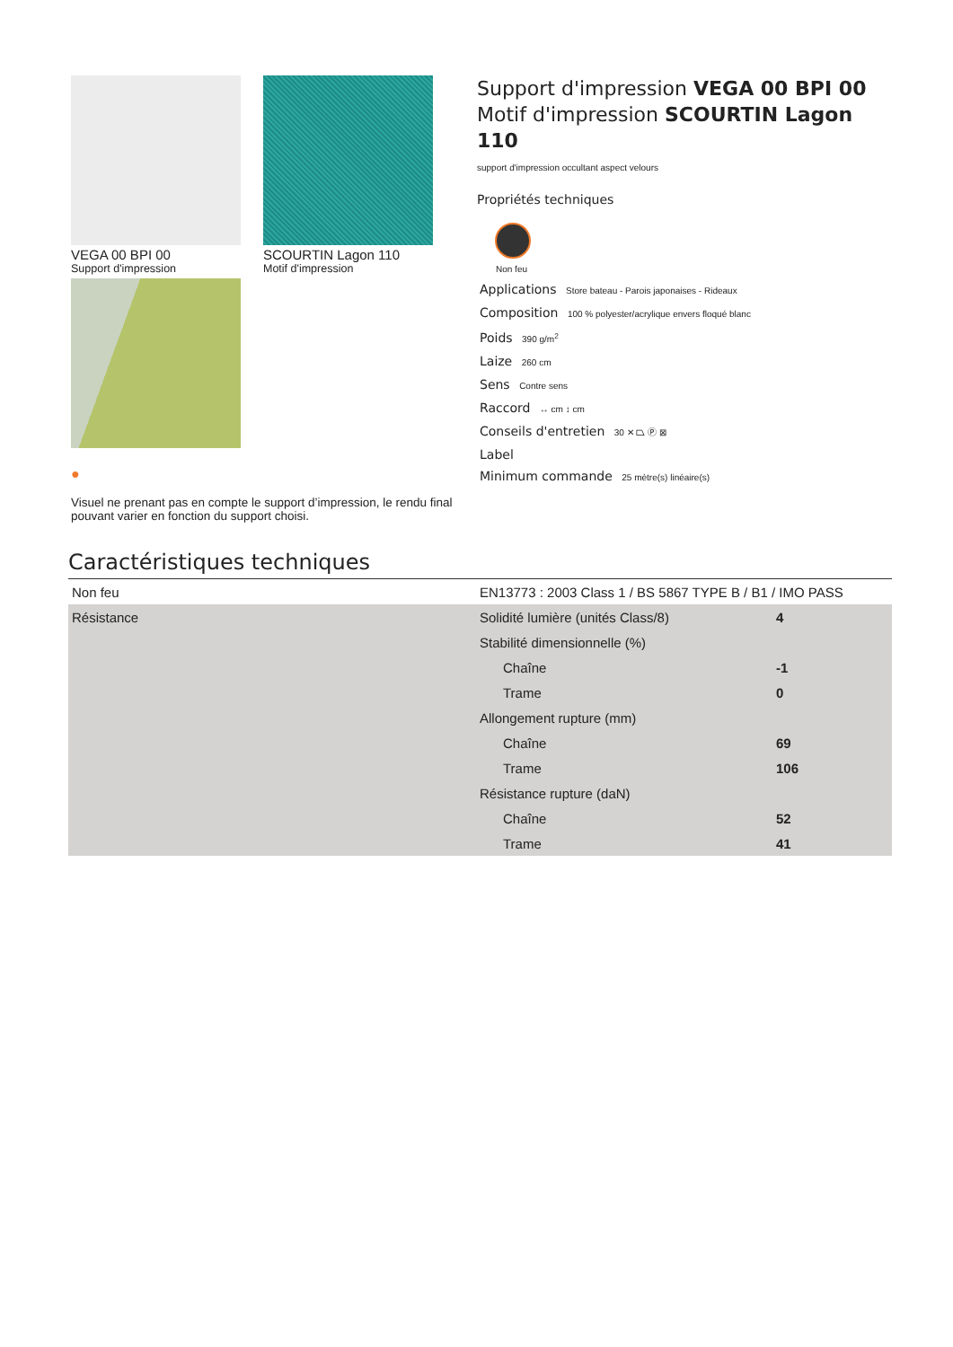VEGA 00 BPI 00
Support d'impression
SCOURTIN Lagon 110
Motif d'impression
●
Visuel ne prenant pas en compte le support d’impression, le rendu final pouvant varier en fonction du support choisi.
Support d'impression VEGA 00 BPI 00 Motif d'impression SCOURTIN Lagon 110
support d'impression occultant aspect velours
Propriétés techniques
Non feu
Applications Store bateau - Parois japonaises - Rideaux
Composition 100 % polyester/acrylique envers floqué blanc
Poids 390 g/m<sup>2</sup>
Laize 260 cm
Sens Contre sens
Raccord ↔ cm ↕ cm
Conseils d'entretien 30 ✕ ⏢ Ⓟ ⊠
Label
Minimum commande 25 mètre(s) linéaire(s)
Caractéristiques techniques
| Non feu | EN13773 : 2003 Class 1 / BS 5867 TYPE B / B1 / IMO PASS | |
| Résistance | Solidité lumière (unités Class/8) | 4 |
| | Stabilité dimensionnelle (%) | |
| | Chaîne | -1 |
| | Trame | 0 |
| | Allongement rupture (mm) | |
| | Chaîne | 69 |
| | Trame | 106 |
| | Résistance rupture (daN) | |
| | Chaîne | 52 |
| | Trame | 41 |